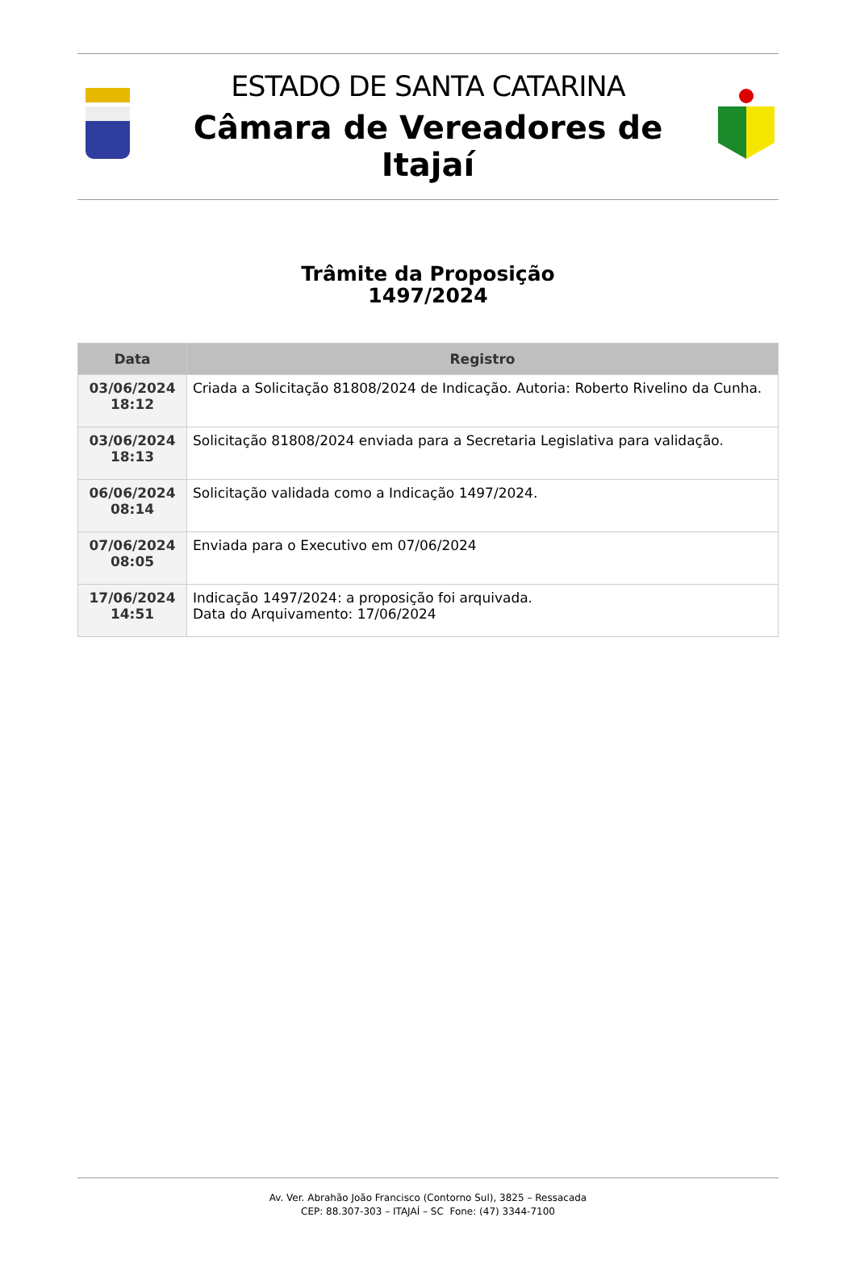ESTADO DE SANTA CATARINA
Câmara de Vereadores de Itajaí
Trâmite da Proposição
1497/2024
| Data | Registro |
| --- | --- |
| 03/06/2024 18:12 | Criada a Solicitação 81808/2024 de Indicação. Autoria: Roberto Rivelino da Cunha. |
| 03/06/2024 18:13 | Solicitação 81808/2024 enviada para a Secretaria Legislativa para validação. |
| 06/06/2024 08:14 | Solicitação validada como a Indicação 1497/2024. |
| 07/06/2024 08:05 | Enviada para o Executivo em 07/06/2024 |
| 17/06/2024 14:51 | Indicação 1497/2024: a proposição foi arquivada. Data do Arquivamento: 17/06/2024 |
Av. Ver. Abrahão João Francisco (Contorno Sul), 3825 – Ressacada
CEP: 88.307-303 – ITAJAÍ – SC Fone: (47) 3344-7100